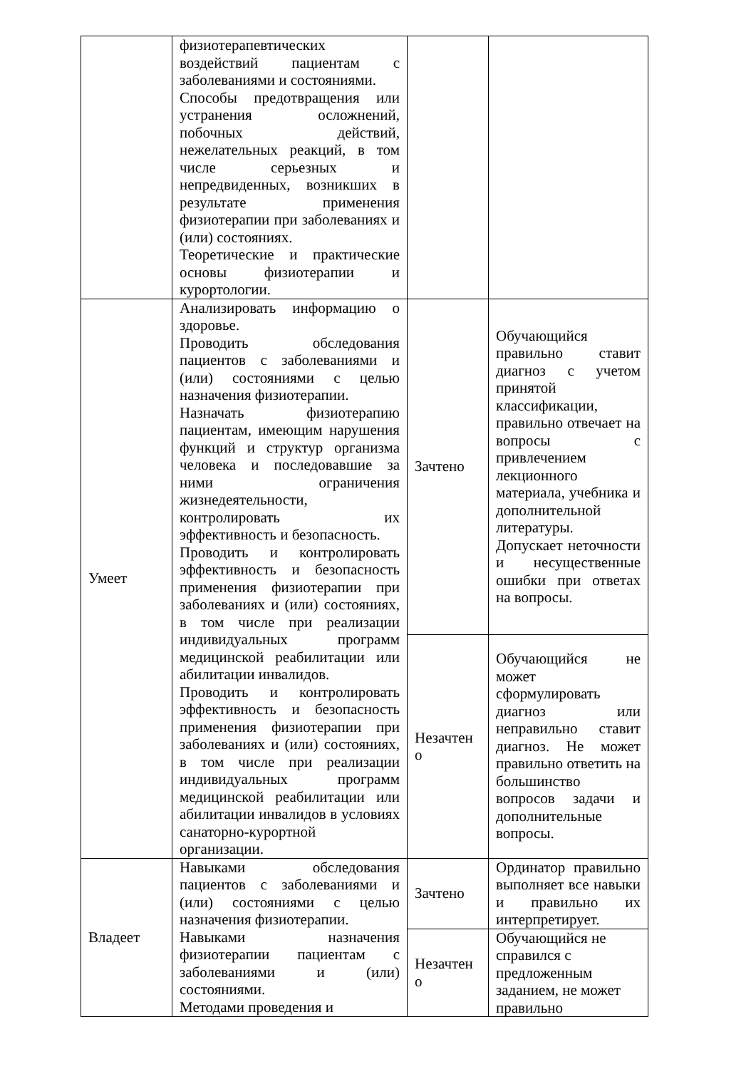| | физиотерапевтических воздействий пациентам с заболеваниями и состояниями. Способы предотвращения или устранения осложнений, побочных действий, нежелательных реакций, в том числе серьезных и непредвиденных, возникших в результате применения физиотерапии при заболеваниях и (или) состояниях. Теоретические и практические основы физиотерапии и курортологии. | | |
| Умеет | Анализировать информацию о здоровье. Проводить обследования пациентов с заболеваниями и (или) состояниями с целью назначения физиотерапии. Назначать физиотерапию пациентам, имеющим нарушения функций и структур организма человека и последовавшие за ними ограничения жизнедеятельности, контролировать их эффективность и безопасность. Проводить и контролировать эффективность и безопасность применения физиотерапии при заболеваниях и (или) состояниях, в том числе при реализации индивидуальных программ медицинской реабилитации или абилитации инвалидов. Проводить и контролировать эффективность и безопасность применения физиотерапии при заболеваниях и (или) состояниях, в том числе при реализации индивидуальных программ медицинской реабилитации или абилитации инвалидов в условиях санаторно-курортной организации. | Зачтено | Обучающийся правильно ставит диагноз с учетом принятой классификации, правильно отвечает на вопросы с привлечением лекционного материала, учебника и дополнительной литературы. Допускает неточности и несущественные ошибки при ответах на вопросы. |
| | | Незачтен о | Обучающийся не может сформулировать диагноз или неправильно ставит диагноз. Не может правильно ответить на большинство вопросов задачи и дополнительные вопросы. |
| Владеет | Навыками обследования пациентов с заболеваниями и (или) состояниями с целью назначения физиотерапии. Навыками назначения физиотерапии пациентам с заболеваниями и (или) состояниями. Методами проведения и | Зачтено | Ординатор правильно выполняет все навыки и правильно их интерпретирует. |
| | | Незачтен о | Обучающийся не справился с предложенным заданием, не может правильно |